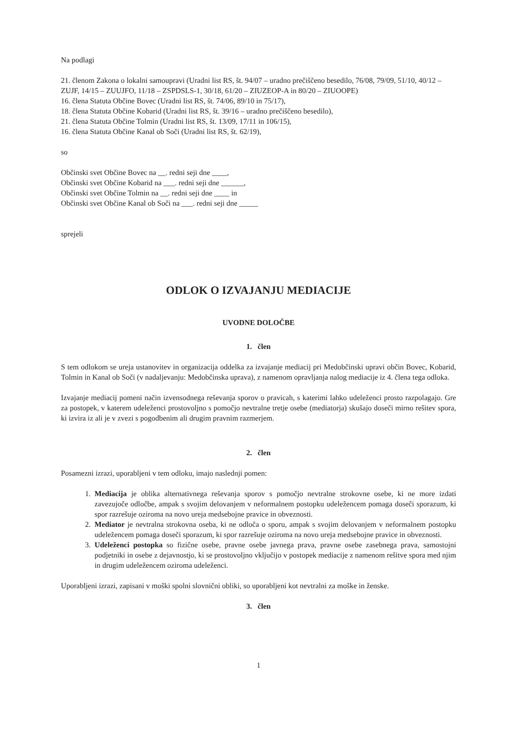Na podlagi
21. členom Zakona o lokalni samoupravi (Uradni list RS, št. 94/07 – uradno prečiščeno besedilo, 76/08, 79/09, 51/10, 40/12 – ZUJF, 14/15 – ZUUJFO, 11/18 – ZSPDSLS-1, 30/18, 61/20 – ZIUZEOP-A in 80/20 – ZIUOOPE)
16. člena Statuta Občine Bovec (Uradni list RS, št. 74/06, 89/10 in 75/17),
18. člena Statuta Občine Kobarid (Uradni list RS, št. 39/16 – uradno prečiščeno besedilo),
21. člena Statuta Občine Tolmin (Uradni list RS, št. 13/09, 17/11 in 106/15),
16. člena Statuta Občine Kanal ob Soči (Uradni list RS, št. 62/19),
so
Občinski svet Občine Bovec na __. redni seji dne ____,
Občinski svet Občine Kobarid na ___. redni seji dne ______,
Občinski svet Občine Tolmin na __. redni seji dne ____ in
Občinski svet Občine Kanal ob Soči na ___. redni seji dne _____
sprejeli
ODLOK O IZVAJANJU MEDIACIJE
UVODNE DOLOČBE
1. člen
S tem odlokom se ureja ustanovitev in organizacija oddelka za izvajanje mediacij pri Medobčinski upravi občin Bovec, Kobarid, Tolmin in Kanal ob Soči (v nadaljevanju: Medobčinska uprava), z namenom opravljanja nalog mediacije iz 4. člena tega odloka.
Izvajanje mediacij pomeni način izvensodnega reševanja sporov o pravicah, s katerimi lahko udeleženci prosto razpolagajo. Gre za postopek, v katerem udeleženci prostovoljno s pomočjo nevtralne tretje osebe (mediatorja) skušajo doseči mirno rešitev spora, ki izvira iz ali je v zvezi s pogodbenim ali drugim pravnim razmerjem.
2. člen
Posamezni izrazi, uporabljeni v tem odloku, imajo naslednji pomen:
1. Mediacija je oblika alternativnega reševanja sporov s pomočjo nevtralne strokovne osebe, ki ne more izdati zavezujoče odločbe, ampak s svojim delovanjem v neformalnem postopku udeležencem pomaga doseči sporazum, ki spor razrešuje oziroma na novo ureja medsebojne pravice in obveznosti.
2. Mediator je nevtralna strokovna oseba, ki ne odloča o sporu, ampak s svojim delovanjem v neformalnem postopku udeležencem pomaga doseči sporazum, ki spor razrešuje oziroma na novo ureja medsebojne pravice in obveznosti.
3. Udeleženci postopka so fizične osebe, pravne osebe javnega prava, pravne osebe zasebnega prava, samostojni podjetniki in osebe z dejavnostjo, ki se prostovoljno vključijo v postopek mediacije z namenom rešitve spora med njim in drugim udeležencem oziroma udeleženci.
Uporabljeni izrazi, zapisani v moški spolni slovnični obliki, so uporabljeni kot nevtralni za moške in ženske.
3. člen
1